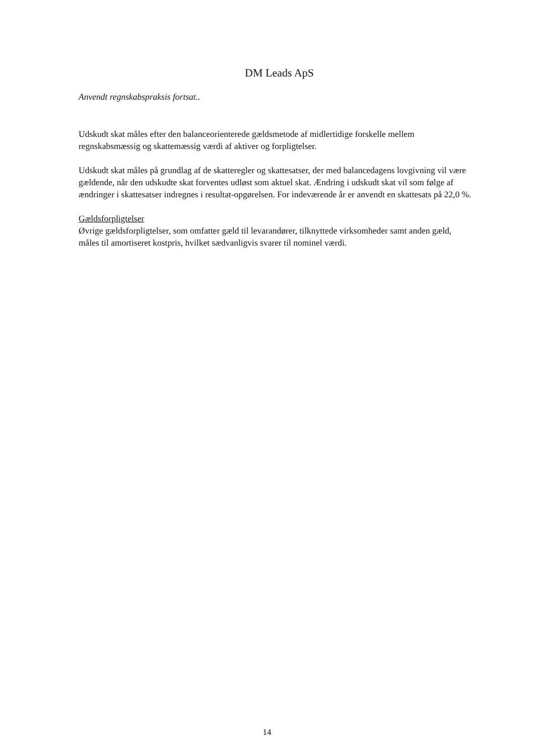DM Leads ApS
Anvendt regnskabspraksis fortsat..
Udskudt skat måles efter den balanceorienterede gældsmetode af midlertidige forskelle mellem regnskabsmæssig og skattemæssig værdi af aktiver og forpligtelser.
Udskudt skat måles på grundlag af de skatteregler og skattesatser, der med balancedagens lovgivning vil være gældende, når den udskudte skat forventes udløst som aktuel skat. Ændring i udskudt skat vil som følge af ændringer i skattesatser indregnes i resultat-opgørelsen. For indeværende år er anvendt en skattesats på 22,0 %.
Gældsforpligtelser
Øvrige gældsforpligtelser, som omfatter gæld til levarandører, tilknyttede virksomheder samt anden gæld, måles til amortiseret kostpris, hvilket sædvanligvis svarer til nominel værdi.
14